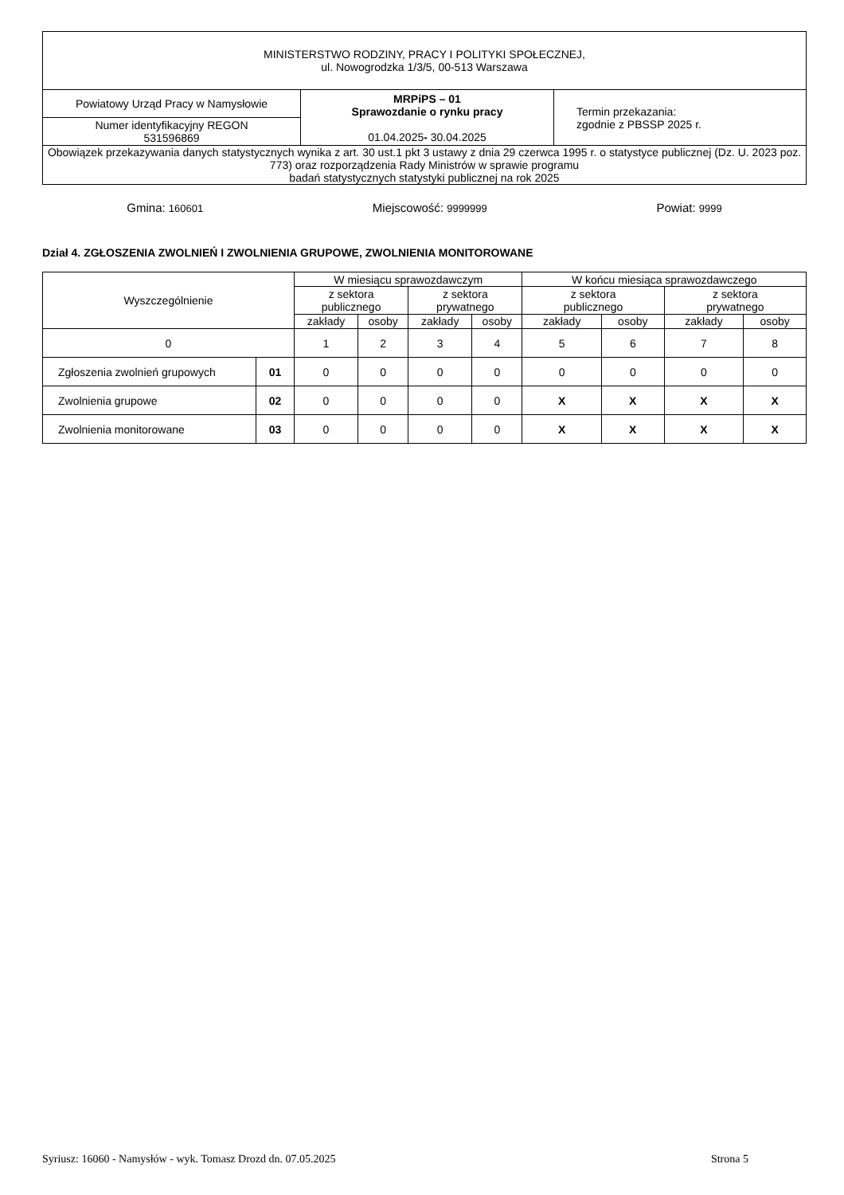| MINISTERSTWO RODZINY, PRACY I POLITYKI SPOŁECZNEJ, ul. Nowogrodzka 1/3/5, 00-513 Warszawa | | |
| Powiatowy Urząd Pracy w Namysłowie | MRPiPS – 01 Sprawozdanie o rynku pracy 01.04.2025 - 30.04.2025 | Termin przekazania: zgodnie z PBSSP 2025 r. |
| Numer identyfikacyjny REGON 531596869 | | |
| Obowiązek przekazywania danych statystycznych wynika z art. 30 ust.1 pkt 3 ustawy z dnia 29 czerwca 1995 r. o statystyce publicznej (Dz. U. 2023 poz. 773) oraz rozporządzenia Rady Ministrów w sprawie programu badań statystycznych statystyki publicznej na rok 2025 | | |
Gmina: 160601 Miejscowość: 9999999 Powiat: 9999
Dział 4. ZGŁOSZENIA ZWOLNIEŃ I ZWOLNIENIA GRUPOWE, ZWOLNIENIA MONITOROWANE
| Wyszczególnienie | | W miesiącu sprawozdawczym | | | | W końcu miesiąca sprawozdawczego | | | |
| --- | --- | --- | --- | --- | --- | --- | --- | --- | --- |
| | | z sektora publicznego | | z sektora prywatnego | | z sektora publicznego | | z sektora prywatnego | |
| | | zakłady | osoby | zakłady | osoby | zakłady | osoby | zakłady | osoby |
| 0 | | 1 | 2 | 3 | 4 | 5 | 6 | 7 | 8 |
| Zgłoszenia zwolnień grupowych | 01 | 0 | 0 | 0 | 0 | 0 | 0 | 0 | 0 |
| Zwolnienia grupowe | 02 | 0 | 0 | 0 | 0 | X | X | X | X |
| Zwolnienia monitorowane | 03 | 0 | 0 | 0 | 0 | X | X | X | X |
Syriusz: 16060 - Namysłów - wyk. Tomasz Drozd dn. 07.05.2025 Strona 5